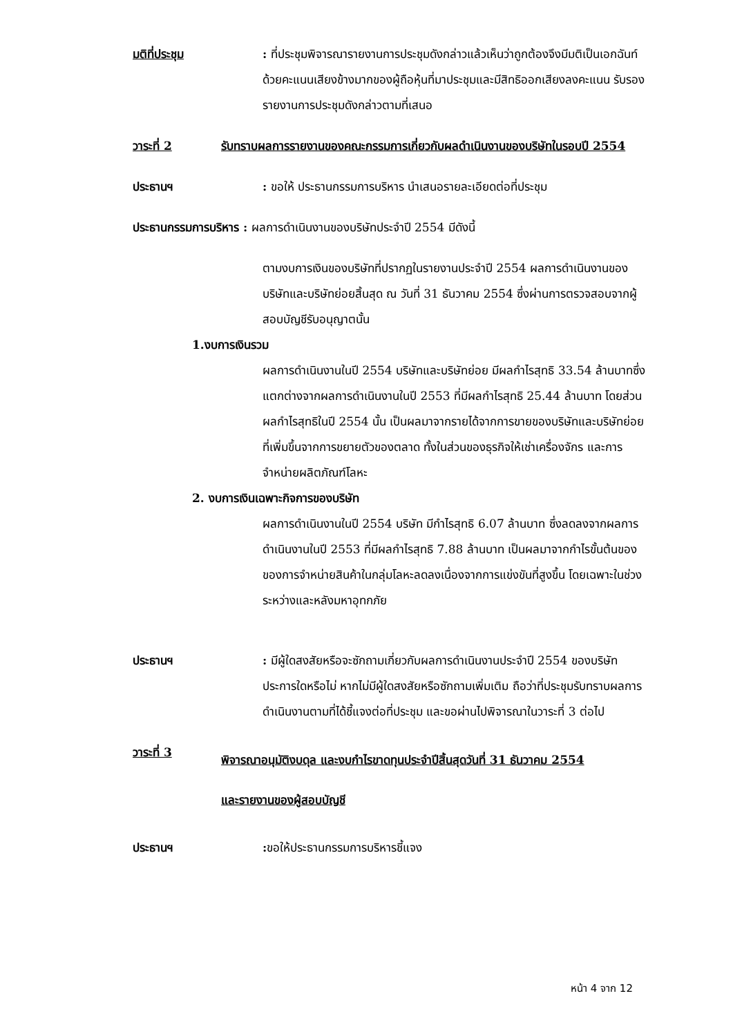มติที่ประชุม : ที่ประชุมพิจารณารายงานการประชุมดังกล่าวแล้วเห็นว่าถูกต้องจึงมีมติเป็นเอกฉันท์ด้วยคะแนนเสียงข้างมากของผู้ถือหุ้นที่มาประชุมและมีสิทธิออกเสียงลงคะแนน รับรองรายงานการประชุมดังกล่าวตามที่เสนอ
วาระที่ 2 รับทราบผลการรายงานของคณะกรรมการเกี่ยวกับผลดำเนินงานของบริษัทในรอบปี 2554
ประธานฯ : ขอให้ ประธานกรรมการบริหาร นำเสนอรายละเอียดต่อที่ประชุม
ประธานกรรมการบริหาร : ผลการดำเนินงานของบริษัทประจำปี 2554 มีดังนี้
ตามงบการเงินของบริษัทที่ปรากฏในรายงานประจำปี 2554 ผลการดำเนินงานของบริษัทและบริษัทย่อยสิ้นสุด ณ วันที่ 31 ธันวาคม 2554 ซึ่งผ่านการตรวจสอบจากผู้สอบบัญชีรับอนุญาตนั้น
1.งบการเงินรวม
ผลการดำเนินงานในปี 2554 บริษัทและบริษัทย่อย มีผลกำไรสุทธิ 33.54 ล้านบาทซึ่งแตกต่างจากผลการดำเนินงานในปี 2553 ที่มีผลกำไรสุทธิ 25.44 ล้านบาท โดยส่วนผลกำไรสุทธิในปี 2554 นั้น เป็นผลมาจากรายได้จากการขายของบริษัทและบริษัทย่อยที่เพิ่มขึ้นจากการขยายตัวของตลาด ทั้งในส่วนของธุรกิจให้เช่าเครื่องจักร และการจำหน่ายผลิตภัณฑ์โลหะ
2. งบการเงินเฉพาะกิจการของบริษัท
ผลการดำเนินงานในปี 2554 บริษัท มีกำไรสุทธิ 6.07 ล้านบาท ซึ่งลดลงจากผลการดำเนินงานในปี 2553 ที่มีผลกำไรสุทธิ 7.88 ล้านบาท เป็นผลมาจากกำไรขั้นต้นของของการจำหน่ายสินค้าในกลุ่มโลหะลดลงเนื่องจากการแข่งขันที่สูงขึ้น โดยเฉพาะในช่วงระหว่างและหลังมหาอุทกภัย
ประธานฯ : มีผู้ใดสงสัยหรือจะซักถามเกี่ยวกับผลการดำเนินงานประจำปี 2554 ของบริษัทประการใดหรือไม่ หากไม่มีผู้ใดสงสัยหรือซักถามเพิ่มเติม ถือว่าที่ประชุมรับทราบผลการดำเนินงานตามที่ได้ชี้แจงต่อที่ประชุม และขอผ่านไปพิจารณาในวาระที่ 3 ต่อไป
วาระที่ 3
พิจารณาอนุมัติงบดุล และงบกำไรขาดทุนประจำปีสิ้นสุดวันที่ 31 ธันวาคม 2554
และรายงานของผู้สอบบัญชี
ประธานฯ : ขอให้ประธานกรรมการบริหารชี้แจง
หน้า 4 จาก 12